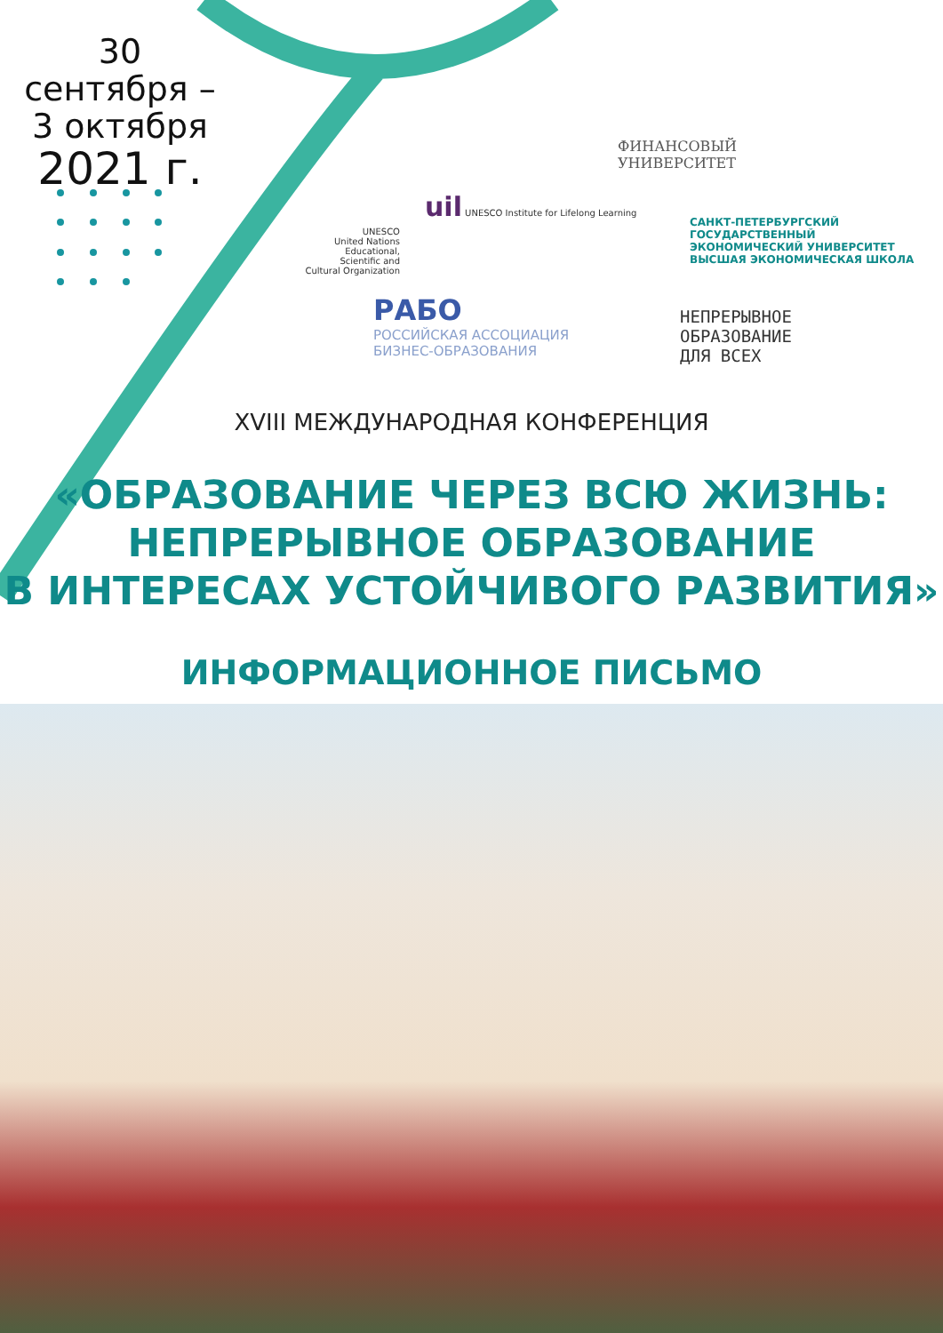30 сентября –
3 октября
2021 г.
ФИНАНСОВЫЙ
УНИВЕРСИТЕТ
UNESCO
United Nations Educational, Scientific and Cultural Organization
uil UNESCO Institute for Lifelong Learning
САНКТ-ПЕТЕРБУРГСКИЙ
ГОСУДАРСТВЕННЫЙ
ЭКОНОМИЧЕСКИЙ УНИВЕРСИТЕТ
ВЫСШАЯ ЭКОНОМИЧЕСКАЯ ШКОЛА
РАБО
РОССИЙСКАЯ АССОЦИАЦИЯ
БИЗНЕС-ОБРАЗОВАНИЯ
НЕПРЕРЫВНОЕ
ОБРАЗОВАНИЕ
ДЛЯ ВСЕХ
XVIII МЕЖДУНАРОДНАЯ КОНФЕРЕНЦИЯ
«ОБРАЗОВАНИЕ ЧЕРЕЗ ВСЮ ЖИЗНЬ:
НЕПРЕРЫВНОЕ ОБРАЗОВАНИЕ
В ИНТЕРЕСАХ УСТОЙЧИВОГО РАЗВИТИЯ»
ИНФОРМАЦИОННОЕ ПИСЬМО